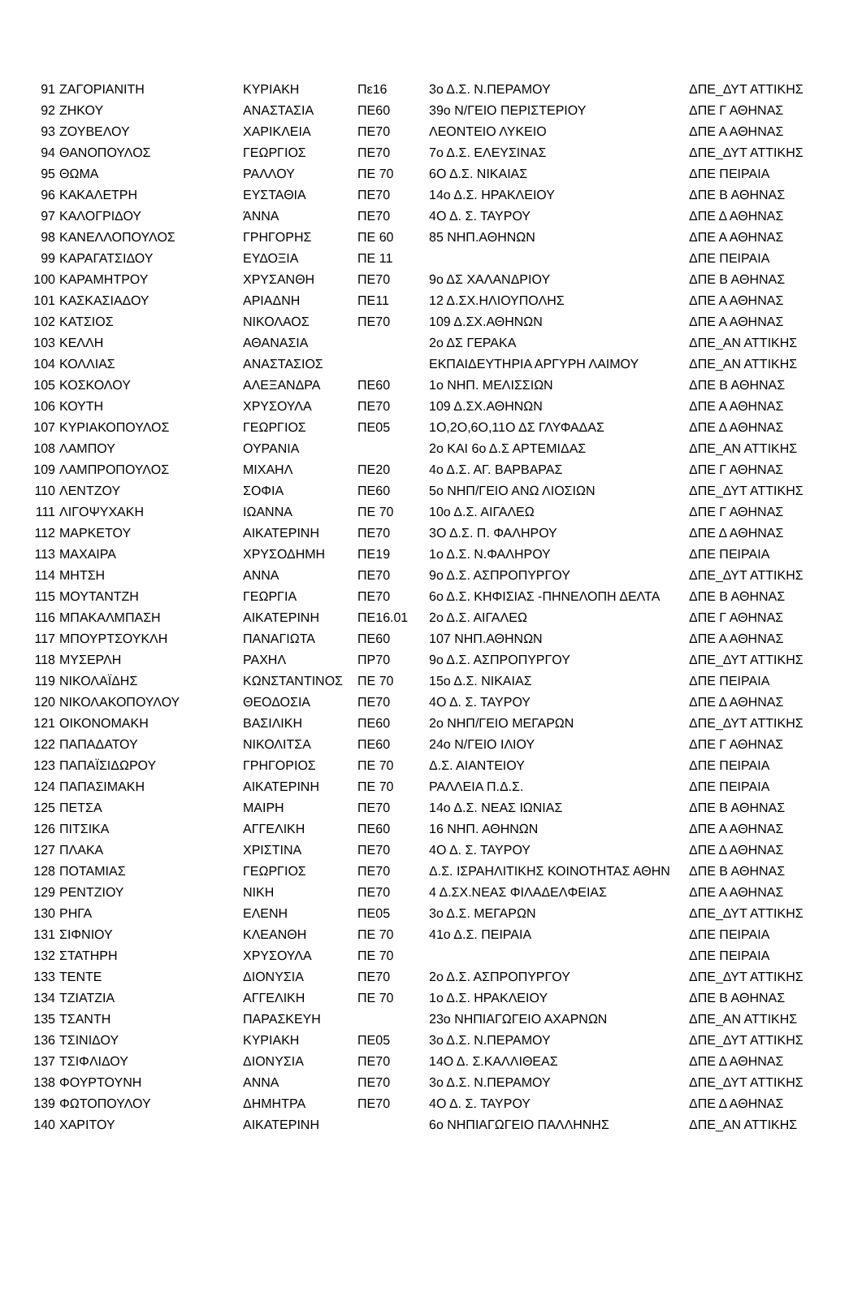| 91 | ΖΑΓΟΡΙΑΝΙΤΗ | ΚΥΡΙΑΚΗ | Πε16 | 3ο Δ.Σ. Ν.ΠΕΡΑΜΟΥ | ΔΠΕ_ΔΥΤ ΑΤΤΙΚΗΣ |
| 92 | ΖΗΚΟΥ | ΑΝΑΣΤΑΣΙΑ | ΠΕ60 | 39ο Ν/ΓΕΙΟ ΠΕΡΙΣΤΕΡΙΟΥ | ΔΠΕ Γ ΑΘΗΝΑΣ |
| 93 | ΖΟΥΒΕΛΟΥ | ΧΑΡΙΚΛΕΙΑ | ΠΕ70 | ΛΕΟΝΤΕΙΟ ΛΥΚΕΙΟ | ΔΠΕ Α ΑΘΗΝΑΣ |
| 94 | ΘΑΝΟΠΟΥΛΟΣ | ΓΕΩΡΓΙΟΣ | ΠΕ70 | 7ο Δ.Σ. ΕΛΕΥΣΙΝΑΣ | ΔΠΕ_ΔΥΤ ΑΤΤΙΚΗΣ |
| 95 | ΘΩΜΑ | ΡΑΛΛΟΥ | ΠΕ 70 | 6Ο Δ.Σ. ΝΙΚΑΙΑΣ | ΔΠΕ ΠΕΙΡΑΙΑ |
| 96 | ΚΑΚΑΛΕΤΡΗ | ΕΥΣΤΑΘΙΑ | ΠΕ70 | 14ο Δ.Σ. ΗΡΑΚΛΕΙΟΥ | ΔΠΕ Β ΑΘΗΝΑΣ |
| 97 | ΚΑΛΟΓΡΙΔΟΥ | ΆΝΝΑ | ΠΕ70 | 4Ο Δ. Σ. ΤΑΥΡΟΥ | ΔΠΕ Δ ΑΘΗΝΑΣ |
| 98 | ΚΑΝΕΛΛΟΠΟΥΛΟΣ | ΓΡΗΓΟΡΗΣ | ΠΕ 60 | 85 ΝΗΠ.ΑΘΗΝΩΝ | ΔΠΕ Α ΑΘΗΝΑΣ |
| 99 | ΚΑΡΑΓΑΤΣΙΔΟΥ | ΕΥΔΟΞΙΑ | ΠΕ 11 | | ΔΠΕ ΠΕΙΡΑΙΑ |
| 100 | ΚΑΡΑΜΗΤΡΟΥ | ΧΡΥΣΑΝΘΗ | ΠΕ70 | 9ο ΔΣ ΧΑΛΑΝΔΡΙΟΥ | ΔΠΕ Β ΑΘΗΝΑΣ |
| 101 | ΚΑΣΚΑΣΙΑΔΟΥ | ΑΡΙΑΔΝΗ | ΠΕ11 | 12 Δ.ΣΧ.ΗΛΙΟΥΠΟΛΗΣ | ΔΠΕ Α ΑΘΗΝΑΣ |
| 102 | ΚΑΤΣΙΟΣ | ΝΙΚΟΛΑΟΣ | ΠΕ70 | 109 Δ.ΣΧ.ΑΘΗΝΩΝ | ΔΠΕ Α ΑΘΗΝΑΣ |
| 103 | ΚΕΛΛΗ | ΑΘΑΝΑΣΙΑ | | 2ο ΔΣ ΓΕΡΑΚΑ | ΔΠΕ_ΑΝ ΑΤΤΙΚΗΣ |
| 104 | ΚΟΛΛΙΑΣ | ΑΝΑΣΤΑΣΙΟΣ | | ΕΚΠΑΙΔΕΥΤΗΡΙΑ ΑΡΓΥΡΗ ΛΑΙΜΟΥ | ΔΠΕ_ΑΝ ΑΤΤΙΚΗΣ |
| 105 | ΚΟΣΚΟΛΟΥ | ΑΛΕΞΑΝΔΡΑ | ΠΕ60 | 1ο ΝΗΠ. ΜΕΛΙΣΣΙΩΝ | ΔΠΕ Β ΑΘΗΝΑΣ |
| 106 | ΚΟΥΤΗ | ΧΡΥΣΟΥΛΑ | ΠΕ70 | 109 Δ.ΣΧ.ΑΘΗΝΩΝ | ΔΠΕ Α ΑΘΗΝΑΣ |
| 107 | ΚΥΡΙΑΚΟΠΟΥΛΟΣ | ΓΕΩΡΓΙΟΣ | ΠΕ05 | 1Ο,2Ο,6Ο,11Ο ΔΣ ΓΛΥΦΑΔΑΣ | ΔΠΕ Δ ΑΘΗΝΑΣ |
| 108 | ΛΑΜΠΟΥ | ΟΥΡΑΝΙΑ | | 2ο ΚΑΙ 6ο Δ.Σ ΑΡΤΕΜΙΔΑΣ | ΔΠΕ_ΑΝ ΑΤΤΙΚΗΣ |
| 109 | ΛΑΜΠΡΟΠΟΥΛΟΣ | ΜΙΧΑΗΛ | ΠΕ20 | 4ο Δ.Σ. ΑΓ. ΒΑΡΒΑΡΑΣ | ΔΠΕ Γ ΑΘΗΝΑΣ |
| 110 | ΛΕΝΤΖΟΥ | ΣΟΦΙΑ | ΠΕ60 | 5ο ΝΗΠ/ΓΕΙΟ ΑΝΩ ΛΙΟΣΙΩΝ | ΔΠΕ_ΔΥΤ ΑΤΤΙΚΗΣ |
| 111 | ΛΙΓΟΨΥΧΑΚΗ | ΙΩΑΝΝΑ | ΠΕ 70 | 10ο Δ.Σ. ΑΙΓΑΛΕΩ | ΔΠΕ Γ ΑΘΗΝΑΣ |
| 112 | ΜΑΡΚΕΤΟΥ | ΑΙΚΑΤΕΡΙΝΗ | ΠΕ70 | 3Ο Δ.Σ. Π. ΦΑΛΗΡΟΥ | ΔΠΕ Δ ΑΘΗΝΑΣ |
| 113 | ΜΑΧΑΙΡΑ | ΧΡΥΣΟΔΗΜΗ | ΠΕ19 | 1ο Δ.Σ. Ν.ΦΑΛΗΡΟΥ | ΔΠΕ ΠΕΙΡΑΙΑ |
| 114 | ΜΗΤΣΗ | ΑΝΝΑ | ΠΕ70 | 9ο Δ.Σ. ΑΣΠΡΟΠΥΡΓΟΥ | ΔΠΕ_ΔΥΤ ΑΤΤΙΚΗΣ |
| 115 | ΜΟΥΤΑΝΤΖΗ | ΓΕΩΡΓΙΑ | ΠΕ70 | 6ο Δ.Σ. ΚΗΦΙΣΙΑΣ -ΠΗΝΕΛΟΠΗ ΔΕΛΤΑ | ΔΠΕ Β ΑΘΗΝΑΣ |
| 116 | ΜΠΑΚΑΛΜΠΑΣΗ | ΑΙΚΑΤΕΡΙΝΗ | ΠΕ16.01 | 2ο Δ.Σ. ΑΙΓΑΛΕΩ | ΔΠΕ Γ ΑΘΗΝΑΣ |
| 117 | ΜΠΟΥΡΤΣΟΥΚΛΗ | ΠΑΝΑΓΙΩΤΑ | ΠΕ60 | 107 ΝΗΠ.ΑΘΗΝΩΝ | ΔΠΕ Α ΑΘΗΝΑΣ |
| 118 | ΜΥΣΕΡΛΗ | ΡΑΧΗΛ | ΠΡ70 | 9ο Δ.Σ. ΑΣΠΡΟΠΥΡΓΟΥ | ΔΠΕ_ΔΥΤ ΑΤΤΙΚΗΣ |
| 119 | ΝΙΚΟΛΑΪΔΗΣ | ΚΩΝΣΤΑΝΤΙΝΟΣ | ΠΕ 70 | 15ο Δ.Σ. ΝΙΚΑΙΑΣ | ΔΠΕ ΠΕΙΡΑΙΑ |
| 120 | ΝΙΚΟΛΑΚΟΠΟΥΛΟΥ | ΘΕΟΔΟΣΙΑ | ΠΕ70 | 4Ο Δ. Σ. ΤΑΥΡΟΥ | ΔΠΕ Δ ΑΘΗΝΑΣ |
| 121 | ΟΙΚΟΝΟΜΑΚΗ | ΒΑΣΙΛΙΚΗ | ΠΕ60 | 2ο ΝΗΠ/ΓΕΙΟ ΜΕΓΑΡΩΝ | ΔΠΕ_ΔΥΤ ΑΤΤΙΚΗΣ |
| 122 | ΠΑΠΑΔΑΤΟΥ | ΝΙΚΟΛΙΤΣΑ | ΠΕ60 | 24ο Ν/ΓΕΙΟ ΙΛΙΟΥ | ΔΠΕ Γ ΑΘΗΝΑΣ |
| 123 | ΠΑΠΑΪΣΙΔΩΡΟΥ | ΓΡΗΓΟΡΙΟΣ | ΠΕ 70 | Δ.Σ. ΑΙΑΝΤΕΙΟΥ | ΔΠΕ ΠΕΙΡΑΙΑ |
| 124 | ΠΑΠΑΣΙΜΑΚΗ | ΑΙΚΑΤΕΡΙΝΗ | ΠΕ 70 | ΡΑΛΛΕΙΑ Π.Δ.Σ. | ΔΠΕ ΠΕΙΡΑΙΑ |
| 125 | ΠΕΤΣΑ | ΜΑΙΡΗ | ΠΕ70 | 14ο Δ.Σ. ΝΕΑΣ ΙΩΝΙΑΣ | ΔΠΕ Β ΑΘΗΝΑΣ |
| 126 | ΠΙΤΣΙΚΑ | ΑΓΓΕΛΙΚΗ | ΠΕ60 | 16 ΝΗΠ. ΑΘΗΝΩΝ | ΔΠΕ Α ΑΘΗΝΑΣ |
| 127 | ΠΛΑΚΑ | ΧΡΙΣΤΙΝΑ | ΠΕ70 | 4Ο Δ. Σ. ΤΑΥΡΟΥ | ΔΠΕ Δ ΑΘΗΝΑΣ |
| 128 | ΠΟΤΑΜΙΑΣ | ΓΕΩΡΓΙΟΣ | ΠΕ70 | Δ.Σ. ΙΣΡΑΗΛΙΤΙΚΗΣ ΚΟΙΝΟΤΗΤΑΣ ΑΘΗΝ | ΔΠΕ Β ΑΘΗΝΑΣ |
| 129 | ΡΕΝΤΖΙΟΥ | ΝΙΚΗ | ΠΕ70 | 4 Δ.ΣΧ.ΝΕΑΣ ΦΙΛΑΔΕΛΦΕΙΑΣ | ΔΠΕ Α ΑΘΗΝΑΣ |
| 130 | ΡΗΓΑ | ΕΛΕΝΗ | ΠΕ05 | 3ο Δ.Σ. ΜΕΓΑΡΩΝ | ΔΠΕ_ΔΥΤ ΑΤΤΙΚΗΣ |
| 131 | ΣΙΦΝΙΟΥ | ΚΛΕΑΝΘΗ | ΠΕ 70 | 41ο Δ.Σ. ΠΕΙΡΑΙΑ | ΔΠΕ ΠΕΙΡΑΙΑ |
| 132 | ΣΤΑΤΗΡΗ | ΧΡΥΣΟΥΛΑ | ΠΕ 70 | | ΔΠΕ ΠΕΙΡΑΙΑ |
| 133 | ΤΕΝΤΕ | ΔΙΟΝΥΣΙΑ | ΠΕ70 | 2ο Δ.Σ. ΑΣΠΡΟΠΥΡΓΟΥ | ΔΠΕ_ΔΥΤ ΑΤΤΙΚΗΣ |
| 134 | ΤΖΙΑΤΖΙΑ | ΑΓΓΕΛΙΚΗ | ΠΕ 70 | 1ο Δ.Σ. ΗΡΑΚΛΕΙΟΥ | ΔΠΕ Β ΑΘΗΝΑΣ |
| 135 | ΤΣΑΝΤΗ | ΠΑΡΑΣΚΕΥΗ | | 23ο ΝΗΠΙΑΓΩΓΕΙΟ ΑΧΑΡΝΩΝ | ΔΠΕ_ΑΝ ΑΤΤΙΚΗΣ |
| 136 | ΤΣΙΝΙΔΟΥ | ΚΥΡΙΑΚΗ | ΠΕ05 | 3ο Δ.Σ. Ν.ΠΕΡΑΜΟΥ | ΔΠΕ_ΔΥΤ ΑΤΤΙΚΗΣ |
| 137 | ΤΣΙΦΛΙΔΟΥ | ΔΙΟΝΥΣΙΑ | ΠΕ70 | 14Ο Δ. Σ.ΚΑΛΛΙΘΕΑΣ | ΔΠΕ Δ ΑΘΗΝΑΣ |
| 138 | ΦΟΥΡΤΟΥΝΗ | ΑΝΝΑ | ΠΕ70 | 3ο Δ.Σ. Ν.ΠΕΡΑΜΟΥ | ΔΠΕ_ΔΥΤ ΑΤΤΙΚΗΣ |
| 139 | ΦΩΤΟΠΟΥΛΟΥ | ΔΗΜΗΤΡΑ | ΠΕ70 | 4Ο Δ. Σ. ΤΑΥΡΟΥ | ΔΠΕ Δ ΑΘΗΝΑΣ |
| 140 | ΧΑΡΙΤΟΥ | ΑΙΚΑΤΕΡΙΝΗ | | 6ο ΝΗΠΙΑΓΩΓΕΙΟ ΠΑΛΛΗΝΗΣ | ΔΠΕ_ΑΝ ΑΤΤΙΚΗΣ |